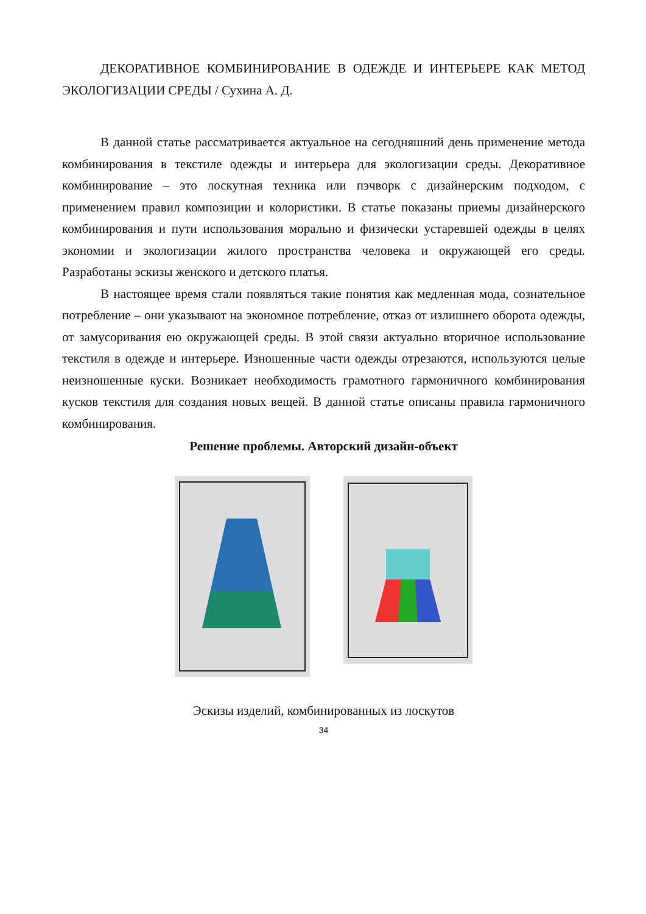ДЕКОРАТИВНОЕ КОМБИНИРОВАНИЕ В ОДЕЖДЕ И ИНТЕРЬЕРЕ КАК МЕТОД ЭКОЛОГИЗАЦИИ СРЕДЫ / Сухина А. Д.
В данной статье рассматривается актуальное на сегодняшний день применение метода комбинирования в текстиле одежды и интерьера для экологизации среды. Декоративное комбинирование – это лоскутная техника или пэчворк с дизайнерским подходом, с применением правил композиции и колористики. В статье показаны приемы дизайнерского комбинирования и пути использования морально и физически устаревшей одежды в целях экономии и экологизации жилого пространства человека и окружающей его среды. Разработаны эскизы женского и детского платья.
В настоящее время стали появляться такие понятия как медленная мода, сознательное потребление – они указывают на экономное потребление, отказ от излишнего оборота одежды, от замусоривания ею окружающей среды. В этой связи актуально вторичное использование текстиля в одежде и интерьере. Изношенные части одежды отрезаются, используются целые неизношенные куски. Возникает необходимость грамотного гармоничного комбинирования кусков текстиля для создания новых вещей. В данной статье описаны правила гармоничного комбинирования.
Решение проблемы. Авторский дизайн-объект
Эскизы изделий, комбинированных из лоскутов
34